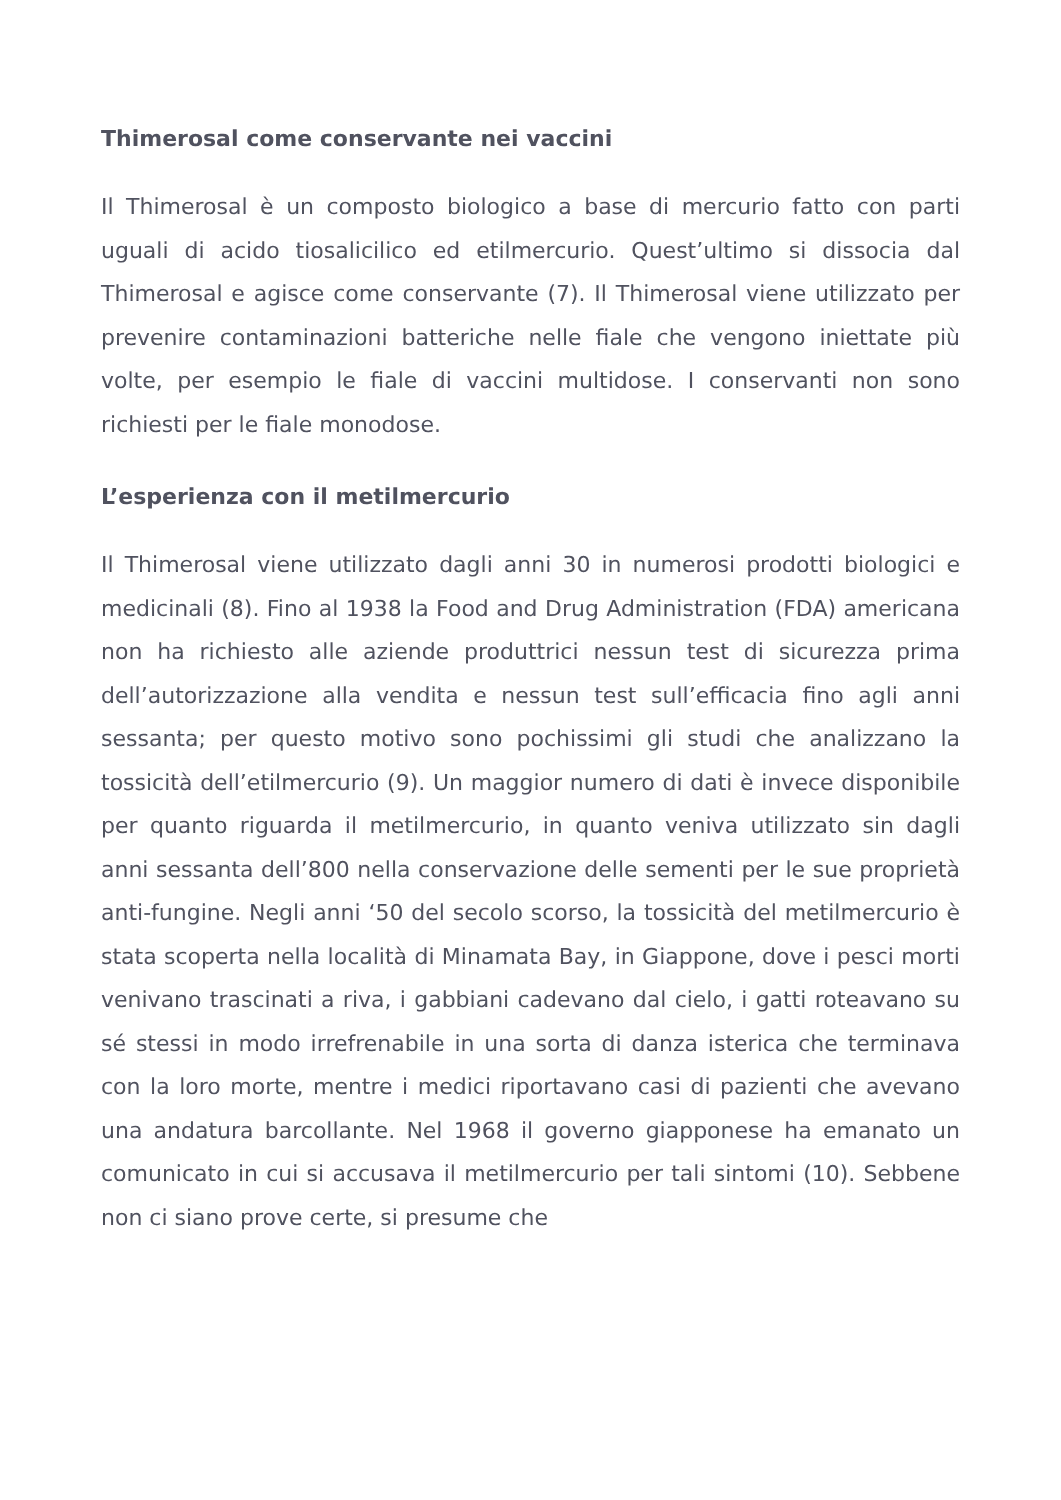Thimerosal come conservante nei vaccini
Il Thimerosal è un composto biologico a base di mercurio fatto con parti uguali di acido tiosalicilico ed etilmercurio. Quest’ultimo si dissocia dal Thimerosal e agisce come conservante (7). Il Thimerosal viene utilizzato per prevenire contaminazioni batteriche nelle fiale che vengono iniettate più volte, per esempio le fiale di vaccini multidose. I conservanti non sono richiesti per le fiale monodose.
L’esperienza con il metilmercurio
Il Thimerosal viene utilizzato dagli anni 30 in numerosi prodotti biologici e medicinali (8). Fino al 1938 la Food and Drug Administration (FDA) americana non ha richiesto alle aziende produttrici nessun test di sicurezza prima dell’autorizzazione alla vendita e nessun test sull’efficacia fino agli anni sessanta; per questo motivo sono pochissimi gli studi che analizzano la tossicità dell’etilmercurio (9). Un maggior numero di dati è invece disponibile per quanto riguarda il metilmercurio, in quanto veniva utilizzato sin dagli anni sessanta dell’800 nella conservazione delle sementi per le sue proprietà anti-fungine. Negli anni ‘50 del secolo scorso, la tossicità del metilmercurio è stata scoperta nella località di Minamata Bay, in Giappone, dove i pesci morti venivano trascinati a riva, i gabbiani cadevano dal cielo, i gatti roteavano su sé stessi in modo irrefrenabile in una sorta di danza isterica che terminava con la loro morte, mentre i medici riportavano casi di pazienti che avevano una andatura barcollante. Nel 1968 il governo giapponese ha emanato un comunicato in cui si accusava il metilmercurio per tali sintomi (10). Sebbene non ci siano prove certe, si presume che